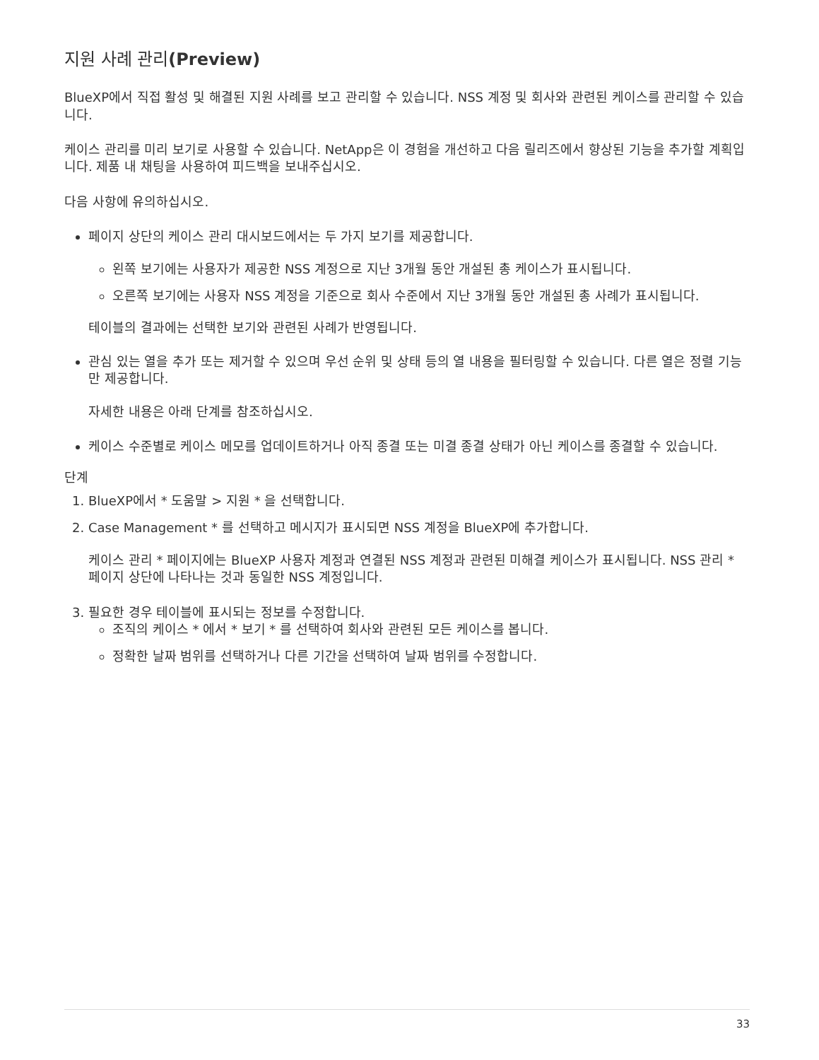지원 사례 관리(Preview)
BlueXP에서 직접 활성 및 해결된 지원 사례를 보고 관리할 수 있습니다. NSS 계정 및 회사와 관련된 케이스를 관리할 수 있습니다.
케이스 관리를 미리 보기로 사용할 수 있습니다. NetApp은 이 경험을 개선하고 다음 릴리즈에서 향상된 기능을 추가할 계획입니다. 제품 내 채팅을 사용하여 피드백을 보내주십시오.
다음 사항에 유의하십시오.
페이지 상단의 케이스 관리 대시보드에서는 두 가지 보기를 제공합니다.
왼쪽 보기에는 사용자가 제공한 NSS 계정으로 지난 3개월 동안 개설된 총 케이스가 표시됩니다.
오른쪽 보기에는 사용자 NSS 계정을 기준으로 회사 수준에서 지난 3개월 동안 개설된 총 사례가 표시됩니다.
테이블의 결과에는 선택한 보기와 관련된 사례가 반영됩니다.
관심 있는 열을 추가 또는 제거할 수 있으며 우선 순위 및 상태 등의 열 내용을 필터링할 수 있습니다. 다른 열은 정렬 기능만 제공합니다.
자세한 내용은 아래 단계를 참조하십시오.
케이스 수준별로 케이스 메모를 업데이트하거나 아직 종결 또는 미결 종결 상태가 아닌 케이스를 종결할 수 있습니다.
단계
1. BlueXP에서 * 도움말 > 지원 * 을 선택합니다.
2. Case Management * 를 선택하고 메시지가 표시되면 NSS 계정을 BlueXP에 추가합니다.
케이스 관리 * 페이지에는 BlueXP 사용자 계정과 연결된 NSS 계정과 관련된 미해결 케이스가 표시됩니다. NSS 관리 * 페이지 상단에 나타나는 것과 동일한 NSS 계정입니다.
3. 필요한 경우 테이블에 표시되는 정보를 수정합니다.
조직의 케이스 * 에서 * 보기 * 를 선택하여 회사와 관련된 모든 케이스를 봅니다.
정확한 날짜 범위를 선택하거나 다른 기간을 선택하여 날짜 범위를 수정합니다.
33